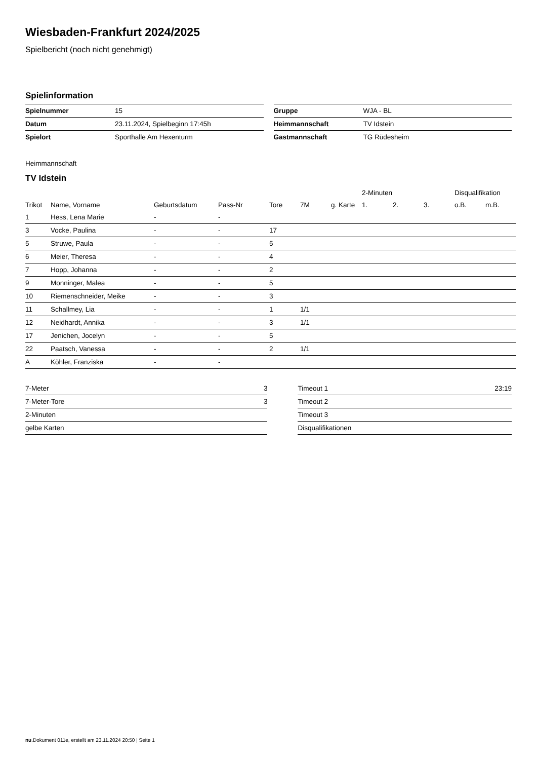Wiesbaden-Frankfurt 2024/2025
Spielbericht (noch nicht genehmigt)
Spielinformation
| Spielnummer | 15 |
| Datum | 23.11.2024, Spielbeginn 17:45h |
| Spielort | Sporthalle Am Hexenturm |
| Gruppe | WJA - BL |
| Heimmannschaft | TV Idstein |
| Gastmannschaft | TG Rüdesheim |
Heimmannschaft
TV Idstein
| | | | | | | | 2-Minuten | | | Disqualifikation | |
| --- | --- | --- | --- | --- | --- | --- | --- | --- | --- | --- | --- |
| Trikot | Name, Vorname | Geburtsdatum | Pass-Nr | Tore | 7M | g. Karte | 1. | 2. | 3. | o.B. | m.B. |
| 1 | Hess, Lena Marie | - | - | | | | | | | | |
| 3 | Vocke, Paulina | - | - | 17 | | | | | | | |
| 5 | Struwe, Paula | - | - | 5 | | | | | | | |
| 6 | Meier, Theresa | - | - | 4 | | | | | | | |
| 7 | Hopp, Johanna | - | - | 2 | | | | | | | |
| 9 | Monninger, Malea | - | - | 5 | | | | | | | |
| 10 | Riemenschneider, Meike | - | - | 3 | | | | | | | |
| 11 | Schallmey, Lia | - | - | 1 | 1/1 | | | | | | |
| 12 | Neidhardt, Annika | - | - | 3 | 1/1 | | | | | | |
| 17 | Jenichen, Jocelyn | - | - | 5 | | | | | | | |
| 22 | Paatsch, Vanessa | - | - | 2 | 1/1 | | | | | | |
| A | Köhler, Franziska | - | - | | | | | | | | |
| 7-Meter | 3 |
| 7-Meter-Tore | 3 |
| 2-Minuten | |
| gelbe Karten | |
| Timeout 1 | 23:19 |
| Timeout 2 | |
| Timeout 3 | |
| Disqualifikationen | |
nu.Dokument 011e, erstellt am 23.11.2024 20:50 | Seite 1